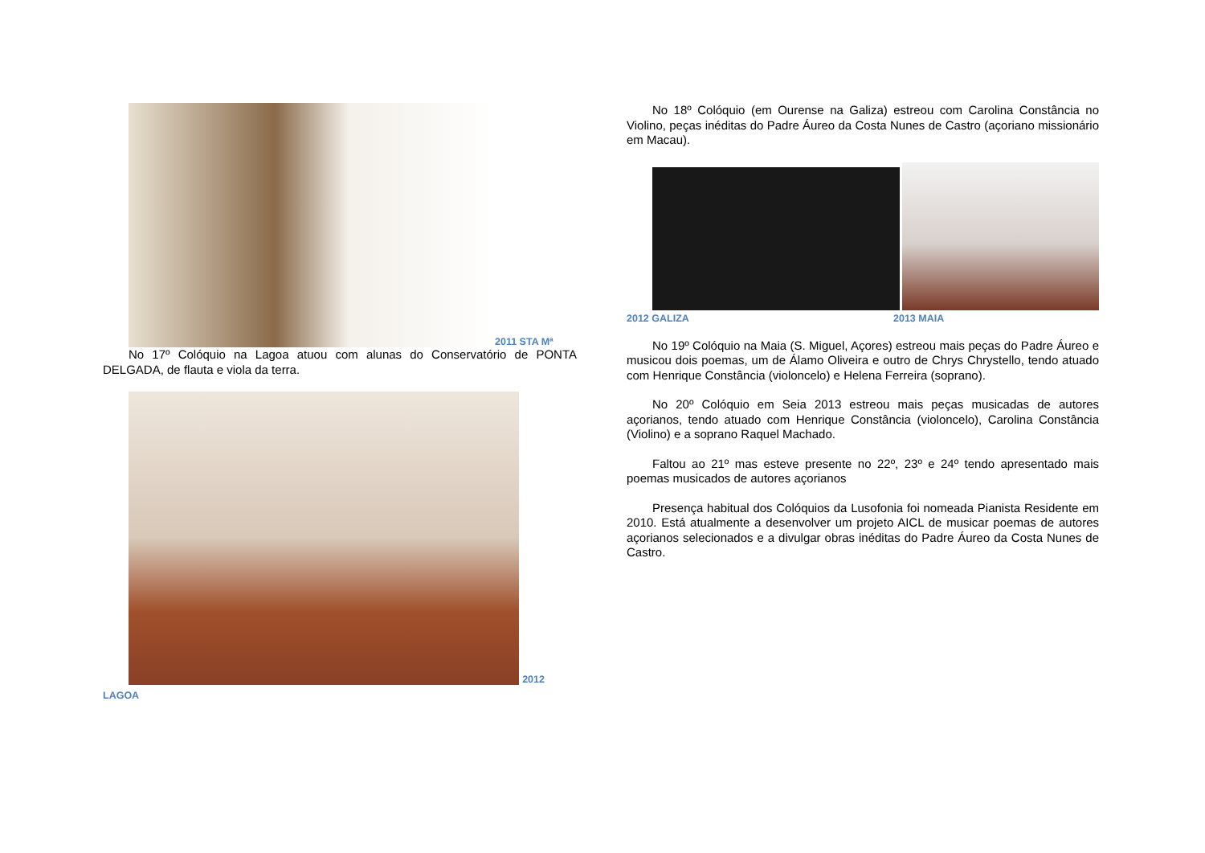2011 STA Mª
No 17º Colóquio na Lagoa atuou com alunas do Conservatório de PONTA DELGADA, de flauta e viola da terra.
2012
LAGOA
No 18º Colóquio (em Ourense na Galiza) estreou com Carolina Constância no Violino, peças inéditas do Padre Áureo da Costa Nunes de Castro (açoriano missionário em Macau).
2012 GALIZA 2013 MAIA
No 19º Colóquio na Maia (S. Miguel, Açores) estreou mais peças do Padre Áureo e musicou dois poemas, um de Álamo Oliveira e outro de Chrys Chrystello, tendo atuado com Henrique Constância (violoncelo) e Helena Ferreira (soprano).
No 20º Colóquio em Seia 2013 estreou mais peças musicadas de autores açorianos, tendo atuado com Henrique Constância (violoncelo), Carolina Constância (Violino) e a soprano Raquel Machado.
Faltou ao 21º mas esteve presente no 22º, 23º e 24º tendo apresentado mais poemas musicados de autores açorianos
Presença habitual dos Colóquios da Lusofonia foi nomeada Pianista Residente em 2010. Está atualmente a desenvolver um projeto AICL de musicar poemas de autores açorianos selecionados e a divulgar obras inéditas do Padre Áureo da Costa Nunes de Castro.